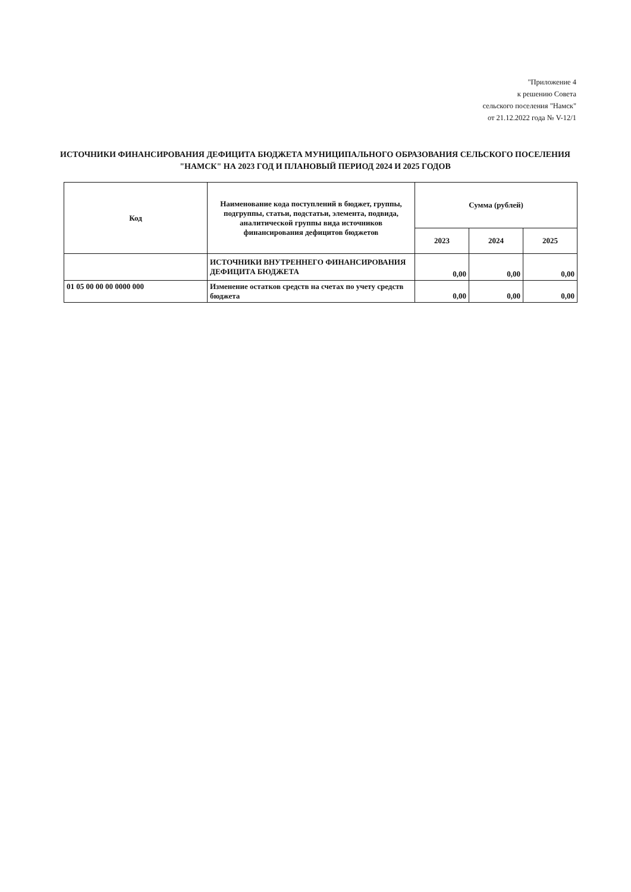"Приложение 4
к решению Совета
сельского поселения "Намск"
от 21.12.2022 года № V-12/1
ИСТОЧНИКИ ФИНАНСИРОВАНИЯ ДЕФИЦИТА БЮДЖЕТА МУНИЦИПАЛЬНОГО ОБРАЗОВАНИЯ СЕЛЬСКОГО ПОСЕЛЕНИЯ "НАМСК" НА 2023 ГОД И ПЛАНОВЫЙ ПЕРИОД 2024 И 2025 ГОДОВ
| Код | Наименование кода поступлений в бюджет, группы, подгруппы, статьи, подстатьи, элемента, подвида, аналитической группы вида источников финансирования дефицитов бюджетов | Сумма (рублей) | | |
| --- | --- | --- | --- | --- |
| | | 2023 | 2024 | 2025 |
| | ИСТОЧНИКИ ВНУТРЕННЕГО ФИНАНСИРОВАНИЯ ДЕФИЦИТА БЮДЖЕТА | 0,00 | 0,00 | 0,00 |
| 01 05 00 00 00 0000 000 | Изменение остатков средств на счетах по учету средств бюджета | 0,00 | 0,00 | 0,00 |